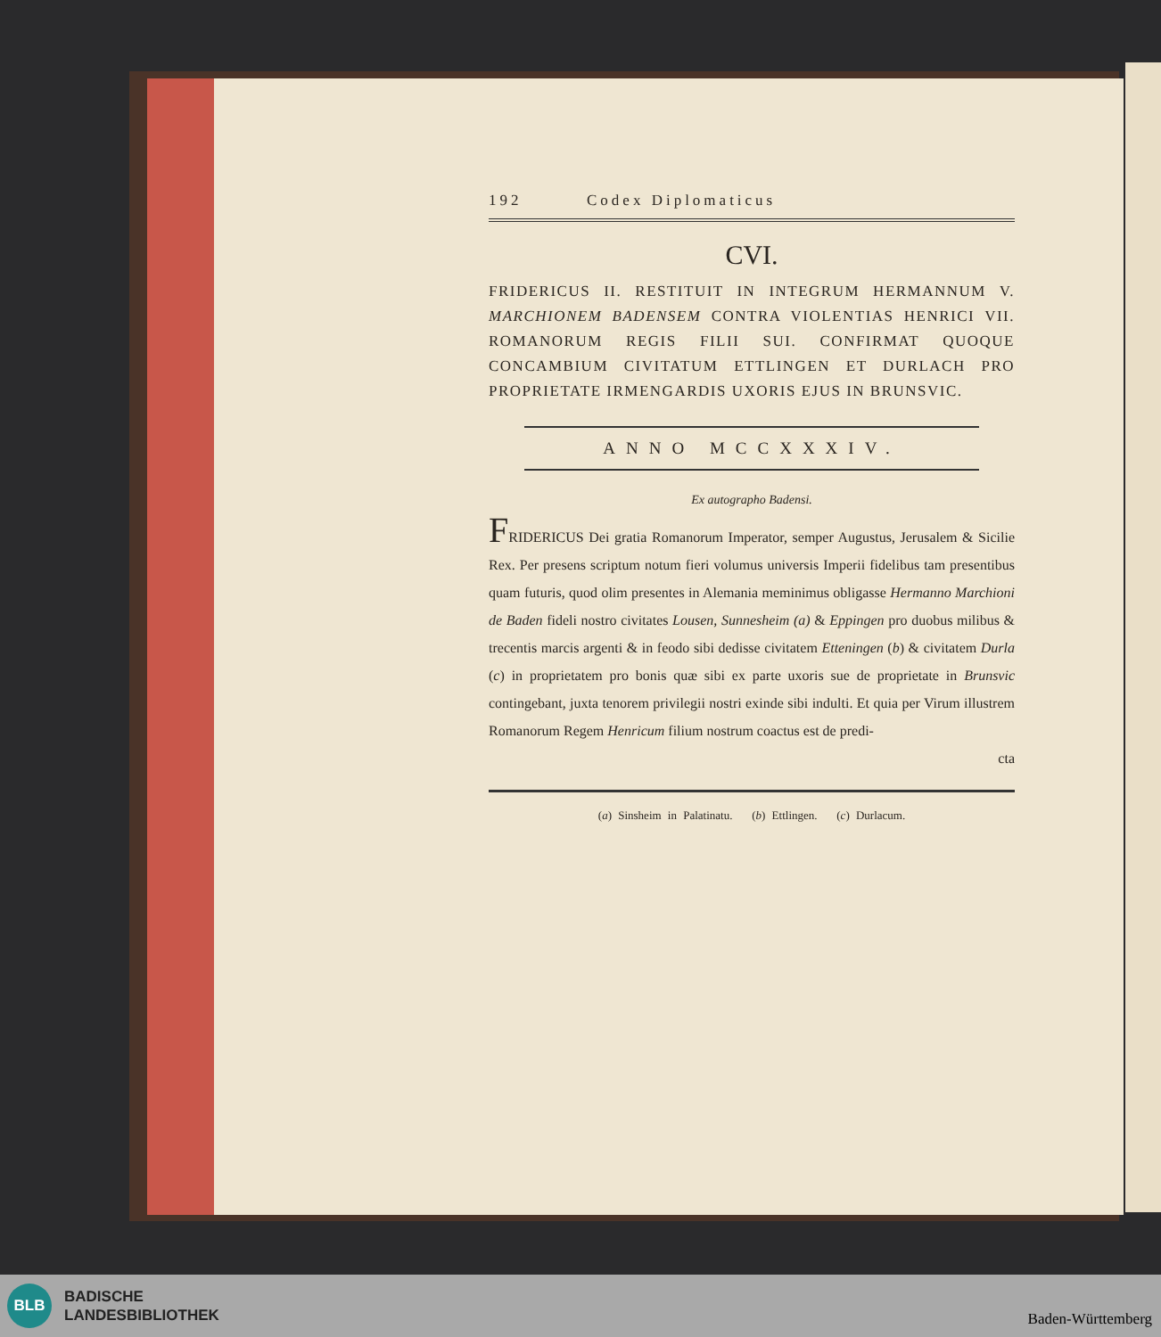192 Codex Diplomaticus
CVI.
FRIDERICUS II. RESTITUIT IN INTEGRUM HERMANNUM V. MARCHIONEM BADENSEM CONTRA VIOLENTIAS HENRICI VII. ROMANORUM REGIS FILII SUI. CONFIRMAT QUOQUE CONCAMBIUM CIVITATUM ETTLINGEN ET DURLACH PRO PROPRIETATE IRMENGARDIS UXORIS EJUS IN BRUNSVIC.
ANNO MCCXXXIV.
Ex autographo Badensi.
FRIDERICUS Dei gratia Romanorum Imperator, semper Augustus, Jerusalem & Sicilie Rex. Per presens scriptum notum fieri volumus universis Imperii fidelibus tam presentibus quam futuris, quod olim presentes in Alemania meminimus obligasse Hermanno Marchioni de Baden fideli nostro civitates Lousen, Sunnesheim (a) & Eppingen pro duobus milibus & trecentis marcis argenti & in feodo sibi dedisse civitatem Etteningen (b) & civitatem Durla (c) in proprietatem pro bonis quæ sibi ex parte uxoris sue de proprietate in Brunsvic contingebant, juxta tenorem privilegii nostri exinde sibi indulti. Et quia per Virum illustrem Romanorum Regem Henricum filium nostrum coactus est de predi-
cta
(a) Sinsheim in Palatinatu. (b) Ettlingen. (c) Durlacum.
BLB
BADISCHE
LANDESBIBLIOTHEK
Baden-Württemberg